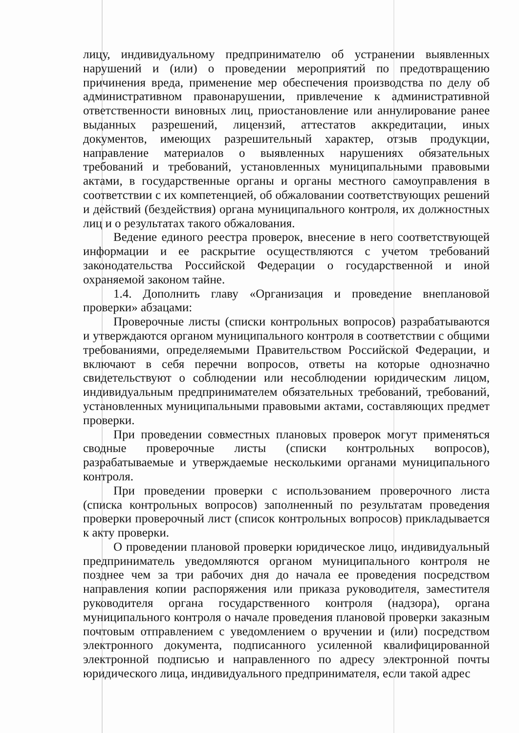лицу, индивидуальному предпринимателю об устранении выявленных нарушений и (или) о проведении мероприятий по предотвращению причинения вреда, применение мер обеспечения производства по делу об административном правонарушении, привлечение к административной ответственности виновных лиц, приостановление или аннулирование ранее выданных разрешений, лицензий, аттестатов аккредитации, иных документов, имеющих разрешительный характер, отзыв продукции, направление материалов о выявленных нарушениях обязательных требований и требований, установленных муниципальными правовыми актами, в государственные органы и органы местного самоуправления в соответствии с их компетенцией, об обжаловании соответствующих решений и действий (бездействия) органа муниципального контроля, их должностных лиц и о результатах такого обжалования.
Ведение единого реестра проверок, внесение в него соответствующей информации и ее раскрытие осуществляются с учетом требований законодательства Российской Федерации о государственной и иной охраняемой законом тайне.
1.4. Дополнить главу «Организация и проведение внеплановой проверки» абзацами:
Проверочные листы (списки контрольных вопросов) разрабатываются и утверждаются органом муниципального контроля в соответствии с общими требованиями, определяемыми Правительством Российской Федерации, и включают в себя перечни вопросов, ответы на которые однозначно свидетельствуют о соблюдении или несоблюдении юридическим лицом, индивидуальным предпринимателем обязательных требований, требований, установленных муниципальными правовыми актами, составляющих предмет проверки.
При проведении совместных плановых проверок могут применяться сводные проверочные листы (списки контрольных вопросов), разрабатываемые и утверждаемые несколькими органами муниципального контроля.
При проведении проверки с использованием проверочного листа (списка контрольных вопросов) заполненный по результатам проведения проверки проверочный лист (список контрольных вопросов) прикладывается к акту проверки.
О проведении плановой проверки юридическое лицо, индивидуальный предприниматель уведомляются органом муниципального контроля не позднее чем за три рабочих дня до начала ее проведения посредством направления копии распоряжения или приказа руководителя, заместителя руководителя органа государственного контроля (надзора), органа муниципального контроля о начале проведения плановой проверки заказным почтовым отправлением с уведомлением о вручении и (или) посредством электронного документа, подписанного усиленной квалифицированной электронной подписью и направленного по адресу электронной почты юридического лица, индивидуального предпринимателя, если такой адрес